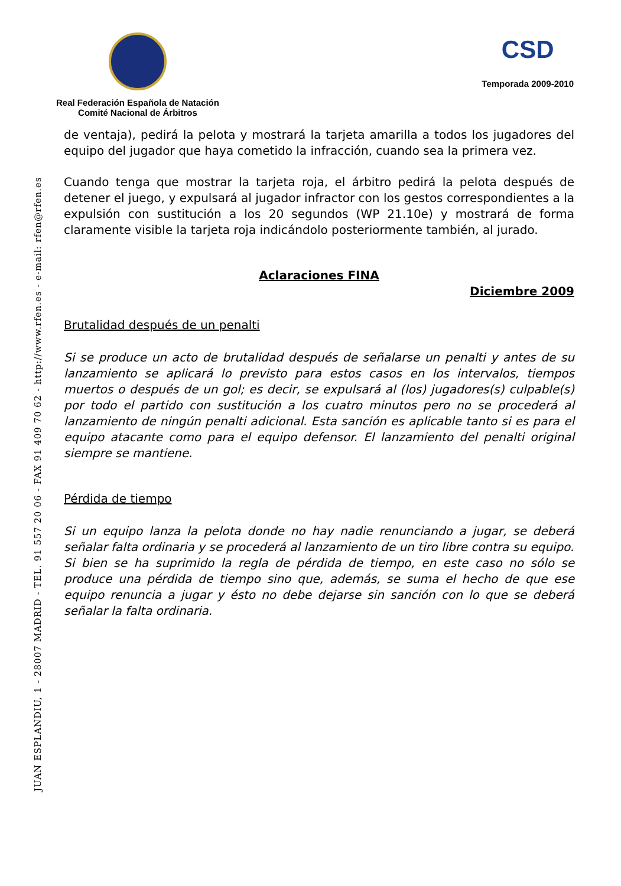Real Federación Española de Natación
Comité Nacional de Árbitros
CSD
Temporada 2009-2010
de ventaja), pedirá la pelota y mostrará la tarjeta amarilla a todos los jugadores del equipo del jugador que haya cometido la infracción, cuando sea la primera vez.
Cuando tenga que mostrar la tarjeta roja, el árbitro pedirá la pelota después de detener el juego, y expulsará al jugador infractor con los gestos correspondientes a la expulsión con sustitución a los 20 segundos (WP 21.10e) y mostrará de forma claramente visible la tarjeta roja indicándolo posteriormente también, al jurado.
Aclaraciones FINA
Diciembre 2009
Brutalidad después de un penalti
Si se produce un acto de brutalidad después de señalarse un penalti y antes de su lanzamiento se aplicará lo previsto para estos casos en los intervalos, tiempos muertos o después de un gol; es decir, se expulsará al (los) jugadores(s) culpable(s) por todo el partido con sustitución a los cuatro minutos pero no se procederá al lanzamiento de ningún penalti adicional. Esta sanción es aplicable tanto si es para el equipo atacante como para el equipo defensor. El lanzamiento del penalti original siempre se mantiene.
Pérdida de tiempo
Si un equipo lanza la pelota donde no hay nadie renunciando a jugar, se deberá señalar falta ordinaria y se procederá al lanzamiento de un tiro libre contra su equipo.
Si bien se ha suprimido la regla de pérdida de tiempo, en este caso no sólo se produce una pérdida de tiempo sino que, además, se suma el hecho de que ese equipo renuncia a jugar y ésto no debe dejarse sin sanción con lo que se deberá señalar la falta ordinaria.
JUAN ESPLANDIU, 1 - 28007 MADRID - TEL. 91 557 20 06 - FAX 91 409 70 62 - http://www.rfen.es - e-mail: rfen@rfen.es